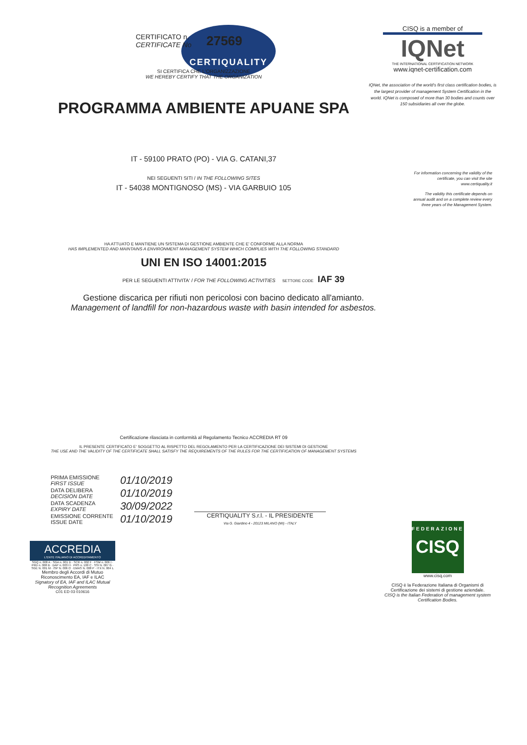CERTIQUALITY
CISQ is a member of
IQNet
THE INTERNATIONAL CERTIFICATION NETWORK
www.iqnet-certification.com
IQNet, the association of the world's first class certification bodies, is the largest provider of management System Certification in the world. IQNet is composed of more than 30 bodies and counts over 150 subsidiaries all over the globe.
CERTIFICATO n.
CERTIFICATE No
27569
SI CERTIFICA CHE L'ORGANIZZAZIONE
WE HEREBY CERTIFY THAT THE ORGANIZATION
PROGRAMMA AMBIENTE APUANE SPA
IT - 59100 PRATO (PO) - VIA G. CATANI,37
NEI SEGUENTI SITI / IN THE FOLLOWING SITES
IT - 54038 MONTIGNOSO (MS) - VIA GARBUIO 105
HA ATTUATO E MANTIENE UN SISTEMA DI GESTIONE AMBIENTE CHE E' CONFORME ALLA NORMA
HAS IMPLEMENTED AND MAINTAINS A ENVIRONMENT MANAGEMENT SYSTEM WHICH COMPLIES WITH THE FOLLOWING STANDARD
UNI EN ISO 14001:2015
PER LE SEGUENTI ATTIVITA' / FOR THE FOLLOWING ACTIVITIES SETTORE CODE IAF 39
Gestione discarica per rifiuti non pericolosi con bacino dedicato all'amianto.
Management of landfill for non-hazardous waste with basin intended for asbestos.
Certificazione rilasciata in conformità al Regolamento Tecnico ACCREDIA RT 09
IL PRESENTE CERTIFICATO E' SOGGETTO AL RISPETTO DEL REGOLAMENTO PER LA CERTIFICAZIONE DEI SISTEMI DI GESTIONE
THE USE AND THE VALIDITY OF THE CERTIFICATE SHALL SATISFY THE REQUIREMENTS OF THE RULES FOR THE CERTIFICATION OF MANAGEMENT SYSTEMS
For information concerning the validity of the certificate, you can visit the site www.certiquality.it
The validity this certificate depends on annual audit and on a complete review every three years of the Management System.
| PRIMA EMISSIONE FIRST ISSUE | 01/10/2019 |
| DATA DELIBERA DECISION DATE | 01/10/2019 |
| DATA SCADENZA EXPIRY DATE | 30/09/2022 |
| EMISSIONE CORRENTE ISSUE DATE | 01/10/2019 |
CERTIQUALITY S.r.l. - IL PRESIDENTE
Via G. Giardino 4 - 20123 MILANO (MI) - ITALY
ACCREDIA
L'ENTE ITALIANO DI ACCREDITAMENTO
SGQ n. 008 A · SGA n. 001 D · SCR n. 002 F · FSM n. 006 I · PRD n. 008 B · DAP n. 003 H · PRS n. 100 C · SSI N. 007 G · SGE N. 001 M · ISP N. 006 O · EMAS N. 008 P · ITX N. 004 L
Membro degli Accordi di Mutuo Riconoscimento EA, IAF e ILAC
Signatory of EA, IAF and ILAC Mutual Recognition Agreements
C01 ED 03 010616
FEDERAZIONE
CISQ
www.cisq.com
CISQ è la Federazione Italiana di Organismi di Certificazione dei sistemi di gestione aziendale.
CISQ is the Italian Federation of management system Certification Bodies.